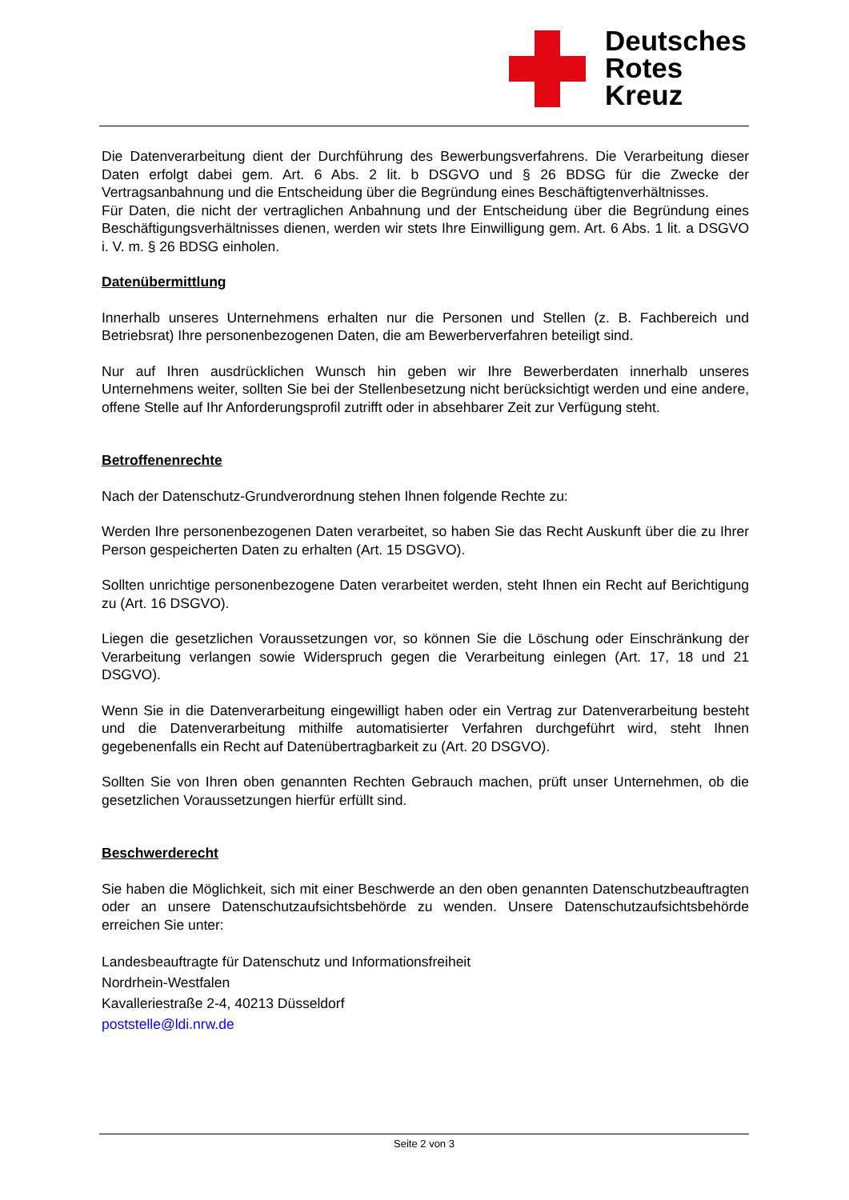Deutsches
Rotes
Kreuz
Die Datenverarbeitung dient der Durchführung des Bewerbungsverfahrens. Die Verarbeitung dieser Daten erfolgt dabei gem. Art. 6 Abs. 2 lit. b DSGVO und § 26 BDSG für die Zwecke der Vertragsanbahnung und die Entscheidung über die Begründung eines Beschäftigtenverhält­nisses.
Für Daten, die nicht der vertraglichen Anbahnung und der Entscheidung über die Begründung eines Beschäftigungsverhältnisses dienen, werden wir stets Ihre Einwilligung gem. Art. 6 Abs. 1 lit. a DSGVO i. V. m. § 26 BDSG einholen.
Datenübermittlung
Innerhalb unseres Unternehmens erhalten nur die Personen und Stellen (z. B. Fachbereich und Betriebsrat) Ihre personenbezogenen Daten, die am Bewerberverfahren beteiligt sind.
Nur auf Ihren ausdrücklichen Wunsch hin geben wir Ihre Bewerberdaten innerhalb unseres Unternehmens weiter, sollten Sie bei der Stellenbesetzung nicht berücksichtigt werden und eine andere, offene Stelle auf Ihr Anforderungsprofil zutrifft oder in absehbarer Zeit zur Verfü­gung steht.
Betroffenenrechte
Nach der Datenschutz-Grundverordnung stehen Ihnen folgende Rechte zu:
Werden Ihre personenbezogenen Daten verarbeitet, so haben Sie das Recht Auskunft über die zu Ihrer Person gespeicherten Daten zu erhalten (Art. 15 DSGVO).
Sollten unrichtige personenbezogene Daten verarbeitet werden, steht Ihnen ein Recht auf Be­richtigung zu (Art. 16 DSGVO).
Liegen die gesetzlichen Voraussetzungen vor, so können Sie die Löschung oder Einschrän­kung der Verarbeitung verlangen sowie Widerspruch gegen die Verarbeitung einlegen (Art. 17, 18 und 21 DSGVO).
Wenn Sie in die Datenverarbeitung eingewilligt haben oder ein Vertrag zur Datenverarbeitung besteht und die Datenverarbeitung mithilfe automatisierter Verfahren durchgeführt wird, steht Ihnen gegebenenfalls ein Recht auf Datenübertragbarkeit zu (Art. 20 DSGVO).
Sollten Sie von Ihren oben genannten Rechten Gebrauch machen, prüft unser Unternehmen, ob die gesetzlichen Voraussetzungen hierfür erfüllt sind.
Beschwerderecht
Sie haben die Möglichkeit, sich mit einer Beschwerde an den oben genannten Datenschutz­beauftragten oder an unsere Datenschutzaufsichtsbehörde zu wenden. Unsere Datenschutz­aufsichtsbehörde erreichen Sie unter:
Landesbeauftragte für Datenschutz und Informationsfreiheit
Nordrhein-Westfalen
Kavalleriestraße 2-4, 40213 Düsseldorf
poststelle@ldi.nrw.de
Seite 2 von 3